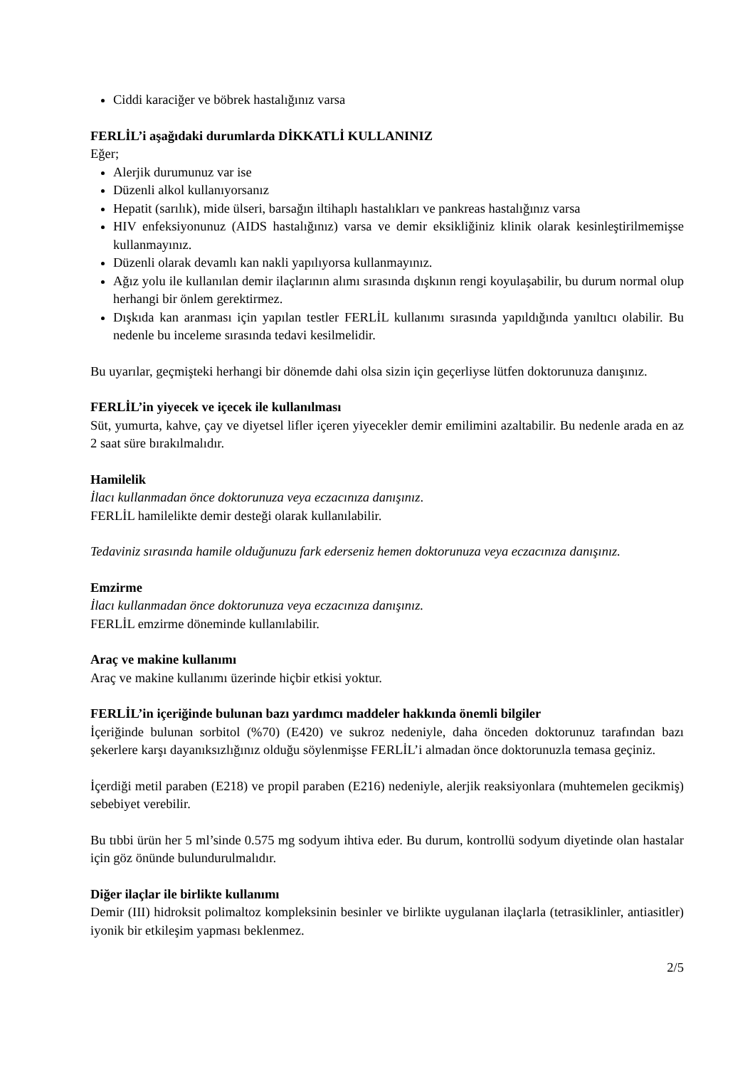Ciddi karaciğer ve böbrek hastalığınız varsa
FERLİL’i aşağıdaki durumlarda DİKKATLİ KULLANINIZ
Eğer;
Alerjik durumunuz var ise
Düzenli alkol kullanıyorsanız
Hepatit (sarılık), mide ülseri, barsağın iltihaplı hastalıkları ve pankreas hastalığınız varsa
HIV enfeksiyonunuz (AIDS hastalığınız) varsa ve demir eksikliğiniz klinik olarak kesinleştirilmemişse kullanmayınız.
Düzenli olarak devamlı kan nakli yapılıyorsa kullanmayınız.
Ağız yolu ile kullanılan demir ilaçlarının alımı sırasında dışkının rengi koyulaşabilir, bu durum normal olup herhangi bir önlem gerektirmez.
Dışkıda kan aranması için yapılan testler FERLİL kullanımı sırasında yapıldığında yanıltıcı olabilir. Bu nedenle bu inceleme sırasında tedavi kesilmelidir.
Bu uyarılar, geçmişteki herhangi bir dönemde dahi olsa sizin için geçerliyse lütfen doktorunuza danışınız.
FERLİL’in yiyecek ve içecek ile kullanılması
Süt, yumurta, kahve, çay ve diyetsel lifler içeren yiyecekler demir emilimini azaltabilir. Bu nedenle arada en az 2 saat süre bırakılmalıdır.
Hamilelik
İlacı kullanmadan önce doktorunuza veya eczacınıza danışınız.
FERLİL hamilelikte demir desteği olarak kullanılabilir.
Tedaviniz sırasında hamile olduğunuzu fark ederseniz hemen doktorunuza veya eczacınıza danışınız.
Emzirme
İlacı kullanmadan önce doktorunuza veya eczacınıza danışınız.
FERLİL emzirme döneminde kullanılabilir.
Araç ve makine kullanımı
Araç ve makine kullanımı üzerinde hiçbir etkisi yoktur.
FERLİL’in içeriğinde bulunan bazı yardımcı maddeler hakkında önemli bilgiler
İçeriğinde bulunan sorbitol (%70) (E420) ve sukroz nedeniyle, daha önceden doktorunuz tarafından bazı şekerlere karşı dayanıksızlığınız olduğu söylenmişse FERLİL’i almadan önce doktorunuzla temasa geçiniz.
İçerdiği metil paraben (E218) ve propil paraben (E216) nedeniyle, alerjik reaksiyonlara (muhtemelen gecikmiş) sebebiyet verebilir.
Bu tıbbi ürün her 5 ml’sinde 0.575 mg sodyum ihtiva eder. Bu durum, kontrollü sodyum diyetinde olan hastalar için göz önünde bulundurulmalıdır.
Diğer ilaçlar ile birlikte kullanımı
Demir (III) hidroksit polimaltoz kompleksinin besinler ve birlikte uygulanan ilaçlarla (tetrasiklinler, antiasitler) iyonik bir etkileşim yapması beklenmez.
2/5